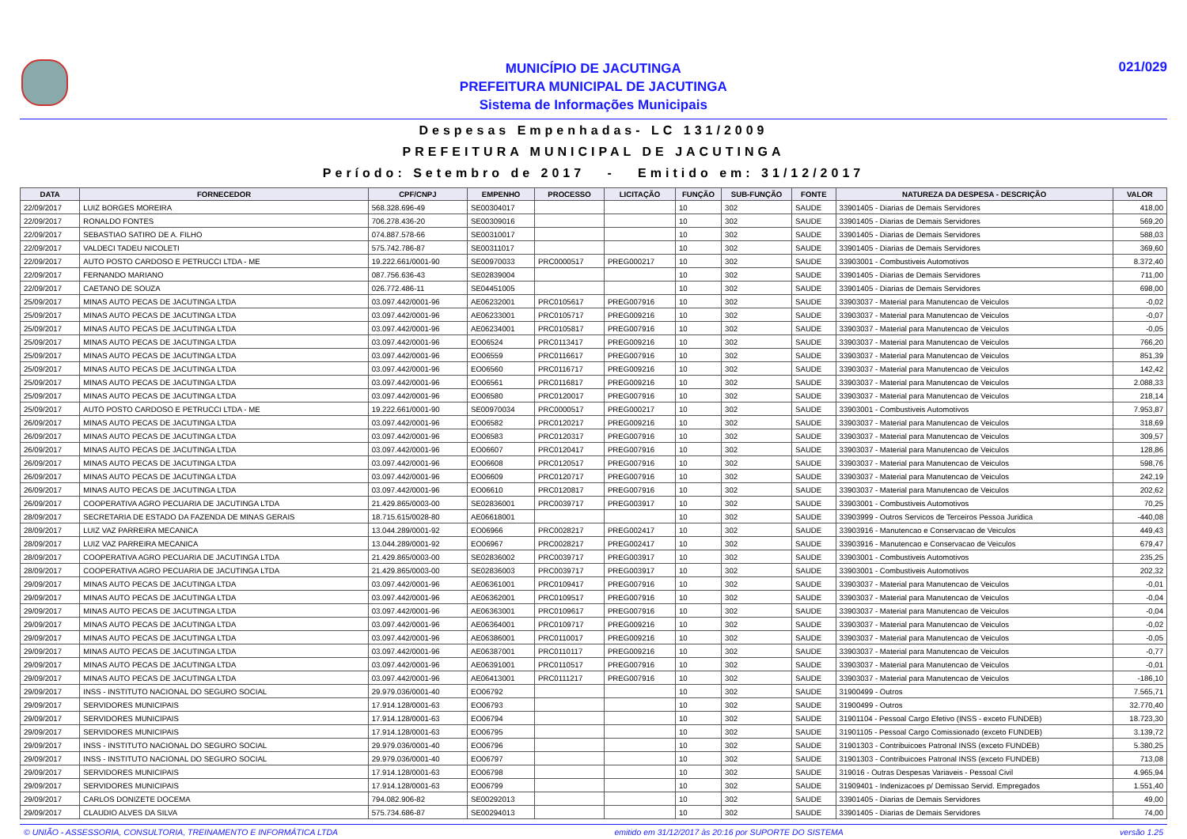MUNICÍPIO DE JACUTINGA
PREFEITURA MUNICIPAL DE JACUTINGA
Sistema de Informações Municipais
021/029
Despesas Empenhadas- LC 131/2009
PREFEITURA MUNICIPAL DE JACUTINGA
Período: Setembro de 2017 - Emitido em: 31/12/2017
| DATA | FORNECEDOR | CPF/CNPJ | EMPENHO | PROCESSO | LICITAÇÃO | FUNÇÃO | SUB-FUNÇÃO | FONTE | NATUREZA DA DESPESA - DESCRIÇÃO | VALOR |
| --- | --- | --- | --- | --- | --- | --- | --- | --- | --- | --- |
| 22/09/2017 | LUIZ BORGES MOREIRA | 568.328.696-49 | SE00304017 | | | 10 | 302 | SAUDE | 33901405 - Diarias de Demais Servidores | 418,00 |
| 22/09/2017 | RONALDO FONTES | 706.278.436-20 | SE00309016 | | | 10 | 302 | SAUDE | 33901405 - Diarias de Demais Servidores | 569,20 |
| 22/09/2017 | SEBASTIAO SATIRO DE A. FILHO | 074.887.578-66 | SE00310017 | | | 10 | 302 | SAUDE | 33901405 - Diarias de Demais Servidores | 588,03 |
| 22/09/2017 | VALDECI TADEU NICOLETI | 575.742.786-87 | SE00311017 | | | 10 | 302 | SAUDE | 33901405 - Diarias de Demais Servidores | 369,60 |
| 22/09/2017 | AUTO POSTO CARDOSO E PETRUCCI LTDA - ME | 19.222.661/0001-90 | SE00970033 | PRC0000517 | PREG000217 | 10 | 302 | SAUDE | 33903001 - Combustiveis Automotivos | 8.372,40 |
| 22/09/2017 | FERNANDO MARIANO | 087.756.636-43 | SE02839004 | | | 10 | 302 | SAUDE | 33901405 - Diarias de Demais Servidores | 711,00 |
| 22/09/2017 | CAETANO DE SOUZA | 026.772.486-11 | SE04451005 | | | 10 | 302 | SAUDE | 33901405 - Diarias de Demais Servidores | 698,00 |
| 25/09/2017 | MINAS AUTO PECAS DE JACUTINGA LTDA | 03.097.442/0001-96 | AE06232001 | PRC0105617 | PREG007916 | 10 | 302 | SAUDE | 33903037 - Material para Manutencao de Veiculos | -0,02 |
| 25/09/2017 | MINAS AUTO PECAS DE JACUTINGA LTDA | 03.097.442/0001-96 | AE06233001 | PRC0105717 | PREG009216 | 10 | 302 | SAUDE | 33903037 - Material para Manutencao de Veiculos | -0,07 |
| 25/09/2017 | MINAS AUTO PECAS DE JACUTINGA LTDA | 03.097.442/0001-96 | AE06234001 | PRC0105817 | PREG007916 | 10 | 302 | SAUDE | 33903037 - Material para Manutencao de Veiculos | -0,05 |
| 25/09/2017 | MINAS AUTO PECAS DE JACUTINGA LTDA | 03.097.442/0001-96 | EO06524 | PRC0113417 | PREG009216 | 10 | 302 | SAUDE | 33903037 - Material para Manutencao de Veiculos | 766,20 |
| 25/09/2017 | MINAS AUTO PECAS DE JACUTINGA LTDA | 03.097.442/0001-96 | EO06559 | PRC0116617 | PREG007916 | 10 | 302 | SAUDE | 33903037 - Material para Manutencao de Veiculos | 851,39 |
| 25/09/2017 | MINAS AUTO PECAS DE JACUTINGA LTDA | 03.097.442/0001-96 | EO06560 | PRC0116717 | PREG009216 | 10 | 302 | SAUDE | 33903037 - Material para Manutencao de Veiculos | 142,42 |
| 25/09/2017 | MINAS AUTO PECAS DE JACUTINGA LTDA | 03.097.442/0001-96 | EO06561 | PRC0116817 | PREG009216 | 10 | 302 | SAUDE | 33903037 - Material para Manutencao de Veiculos | 2.088,33 |
| 25/09/2017 | MINAS AUTO PECAS DE JACUTINGA LTDA | 03.097.442/0001-96 | EO06580 | PRC0120017 | PREG007916 | 10 | 302 | SAUDE | 33903037 - Material para Manutencao de Veiculos | 218,14 |
| 25/09/2017 | AUTO POSTO CARDOSO E PETRUCCI LTDA - ME | 19.222.661/0001-90 | SE00970034 | PRC0000517 | PREG000217 | 10 | 302 | SAUDE | 33903001 - Combustiveis Automotivos | 7.953,87 |
| 26/09/2017 | MINAS AUTO PECAS DE JACUTINGA LTDA | 03.097.442/0001-96 | EO06582 | PRC0120217 | PREG009216 | 10 | 302 | SAUDE | 33903037 - Material para Manutencao de Veiculos | 318,69 |
| 26/09/2017 | MINAS AUTO PECAS DE JACUTINGA LTDA | 03.097.442/0001-96 | EO06583 | PRC0120317 | PREG007916 | 10 | 302 | SAUDE | 33903037 - Material para Manutencao de Veiculos | 309,57 |
| 26/09/2017 | MINAS AUTO PECAS DE JACUTINGA LTDA | 03.097.442/0001-96 | EO06607 | PRC0120417 | PREG007916 | 10 | 302 | SAUDE | 33903037 - Material para Manutencao de Veiculos | 128,86 |
| 26/09/2017 | MINAS AUTO PECAS DE JACUTINGA LTDA | 03.097.442/0001-96 | EO06608 | PRC0120517 | PREG007916 | 10 | 302 | SAUDE | 33903037 - Material para Manutencao de Veiculos | 598,76 |
| 26/09/2017 | MINAS AUTO PECAS DE JACUTINGA LTDA | 03.097.442/0001-96 | EO06609 | PRC0120717 | PREG007916 | 10 | 302 | SAUDE | 33903037 - Material para Manutencao de Veiculos | 242,19 |
| 26/09/2017 | MINAS AUTO PECAS DE JACUTINGA LTDA | 03.097.442/0001-96 | EO06610 | PRC0120817 | PREG007916 | 10 | 302 | SAUDE | 33903037 - Material para Manutencao de Veiculos | 202,62 |
| 26/09/2017 | COOPERATIVA AGRO PECUARIA DE JACUTINGA LTDA | 21.429.865/0003-00 | SE02836001 | PRC0039717 | PREG003917 | 10 | 302 | SAUDE | 33903001 - Combustiveis Automotivos | 70,25 |
| 28/09/2017 | SECRETARIA DE ESTADO DA FAZENDA DE MINAS GERAIS | 18.715.615/0028-80 | AE06618001 | | | 10 | 302 | SAUDE | 33903999 - Outros Servicos de Terceiros Pessoa Juridica | -440,08 |
| 28/09/2017 | LUIZ VAZ PARREIRA MECANICA | 13.044.289/0001-92 | EO06966 | PRC0028217 | PREG002417 | 10 | 302 | SAUDE | 33903916 - Manutencao e Conservacao de Veiculos | 449,43 |
| 28/09/2017 | LUIZ VAZ PARREIRA MECANICA | 13.044.289/0001-92 | EO06967 | PRC0028217 | PREG002417 | 10 | 302 | SAUDE | 33903916 - Manutencao e Conservacao de Veiculos | 679,47 |
| 28/09/2017 | COOPERATIVA AGRO PECUARIA DE JACUTINGA LTDA | 21.429.865/0003-00 | SE02836002 | PRC0039717 | PREG003917 | 10 | 302 | SAUDE | 33903001 - Combustiveis Automotivos | 235,25 |
| 28/09/2017 | COOPERATIVA AGRO PECUARIA DE JACUTINGA LTDA | 21.429.865/0003-00 | SE02836003 | PRC0039717 | PREG003917 | 10 | 302 | SAUDE | 33903001 - Combustiveis Automotivos | 202,32 |
| 29/09/2017 | MINAS AUTO PECAS DE JACUTINGA LTDA | 03.097.442/0001-96 | AE06361001 | PRC0109417 | PREG007916 | 10 | 302 | SAUDE | 33903037 - Material para Manutencao de Veiculos | -0,01 |
| 29/09/2017 | MINAS AUTO PECAS DE JACUTINGA LTDA | 03.097.442/0001-96 | AE06362001 | PRC0109517 | PREG007916 | 10 | 302 | SAUDE | 33903037 - Material para Manutencao de Veiculos | -0,04 |
| 29/09/2017 | MINAS AUTO PECAS DE JACUTINGA LTDA | 03.097.442/0001-96 | AE06363001 | PRC0109617 | PREG007916 | 10 | 302 | SAUDE | 33903037 - Material para Manutencao de Veiculos | -0,04 |
| 29/09/2017 | MINAS AUTO PECAS DE JACUTINGA LTDA | 03.097.442/0001-96 | AE06364001 | PRC0109717 | PREG009216 | 10 | 302 | SAUDE | 33903037 - Material para Manutencao de Veiculos | -0,02 |
| 29/09/2017 | MINAS AUTO PECAS DE JACUTINGA LTDA | 03.097.442/0001-96 | AE06386001 | PRC0110017 | PREG009216 | 10 | 302 | SAUDE | 33903037 - Material para Manutencao de Veiculos | -0,05 |
| 29/09/2017 | MINAS AUTO PECAS DE JACUTINGA LTDA | 03.097.442/0001-96 | AE06387001 | PRC0110117 | PREG009216 | 10 | 302 | SAUDE | 33903037 - Material para Manutencao de Veiculos | -0,77 |
| 29/09/2017 | MINAS AUTO PECAS DE JACUTINGA LTDA | 03.097.442/0001-96 | AE06391001 | PRC0110517 | PREG007916 | 10 | 302 | SAUDE | 33903037 - Material para Manutencao de Veiculos | -0,01 |
| 29/09/2017 | MINAS AUTO PECAS DE JACUTINGA LTDA | 03.097.442/0001-96 | AE06413001 | PRC0111217 | PREG007916 | 10 | 302 | SAUDE | 33903037 - Material para Manutencao de Veiculos | -186,10 |
| 29/09/2017 | INSS - INSTITUTO NACIONAL DO SEGURO SOCIAL | 29.979.036/0001-40 | EO06792 | | | 10 | 302 | SAUDE | 31900499 - Outros | 7.565,71 |
| 29/09/2017 | SERVIDORES MUNICIPAIS | 17.914.128/0001-63 | EO06793 | | | 10 | 302 | SAUDE | 31900499 - Outros | 32.770,40 |
| 29/09/2017 | SERVIDORES MUNICIPAIS | 17.914.128/0001-63 | EO06794 | | | 10 | 302 | SAUDE | 31901104 - Pessoal Cargo Efetivo (INSS - exceto FUNDEB) | 18.723,30 |
| 29/09/2017 | SERVIDORES MUNICIPAIS | 17.914.128/0001-63 | EO06795 | | | 10 | 302 | SAUDE | 31901105 - Pessoal Cargo Comissionado (exceto FUNDEB) | 3.139,72 |
| 29/09/2017 | INSS - INSTITUTO NACIONAL DO SEGURO SOCIAL | 29.979.036/0001-40 | EO06796 | | | 10 | 302 | SAUDE | 31901303 - Contribuicoes Patronal INSS (exceto FUNDEB) | 5.380,25 |
| 29/09/2017 | INSS - INSTITUTO NACIONAL DO SEGURO SOCIAL | 29.979.036/0001-40 | EO06797 | | | 10 | 302 | SAUDE | 31901303 - Contribuicoes Patronal INSS (exceto FUNDEB) | 713,08 |
| 29/09/2017 | SERVIDORES MUNICIPAIS | 17.914.128/0001-63 | EO06798 | | | 10 | 302 | SAUDE | 319016 - Outras Despesas Variaveis - Pessoal Civil | 4.965,94 |
| 29/09/2017 | SERVIDORES MUNICIPAIS | 17.914.128/0001-63 | EO06799 | | | 10 | 302 | SAUDE | 31909401 - Indenizacoes p/ Demissao Servid. Empregados | 1.551,40 |
| 29/09/2017 | CARLOS DONIZETE DOCEMA | 794.082.906-82 | SE00292013 | | | 10 | 302 | SAUDE | 33901405 - Diarias de Demais Servidores | 49,00 |
| 29/09/2017 | CLAUDIO ALVES DA SILVA | 575.734.686-87 | SE00294013 | | | 10 | 302 | SAUDE | 33901405 - Diarias de Demais Servidores | 74,00 |
© UNIÃO - ASSESSORIA, CONSULTORIA, TREINAMENTO E INFORMÁTICA LTDA emitido em 31/12/2017 às 20:16 por SUPORTE DO SISTEMA versão 1.25